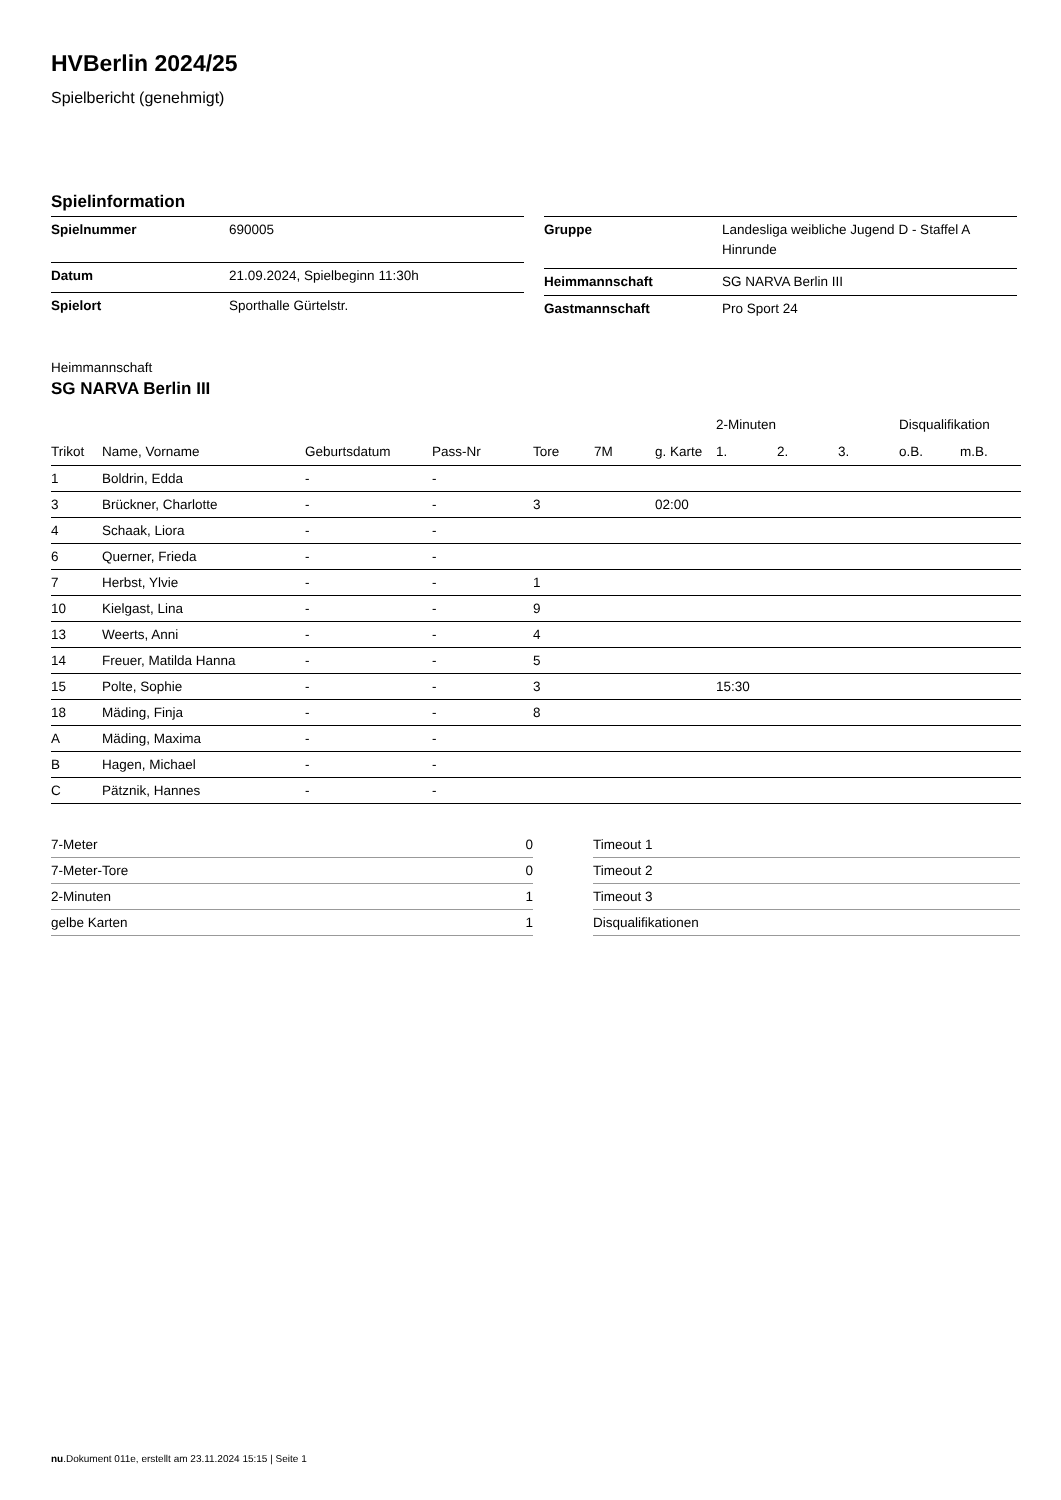HVBerlin 2024/25
Spielbericht (genehmigt)
Spielinformation
| Spielnummer | 690005 |
| Datum | 21.09.2024, Spielbeginn 11:30h |
| Spielort | Sporthalle Gürtelstr. |
| Gruppe | Landesliga weibliche Jugend D - Staffel A Hinrunde |
| Heimmannschaft | SG NARVA Berlin III |
| Gastmannschaft | Pro Sport 24 |
Heimmannschaft
SG NARVA Berlin III
| | | | | | | | 2-Minuten | | | Disqualifikation | |
| --- | --- | --- | --- | --- | --- | --- | --- | --- | --- | --- | --- |
| Trikot | Name, Vorname | Geburtsdatum | Pass-Nr | Tore | 7M | g. Karte | 1. | 2. | 3. | o.B. | m.B. |
| 1 | Boldrin, Edda | - | - | | | | | | | | |
| 3 | Brückner, Charlotte | - | - | 3 | | 02:00 | | | | | |
| 4 | Schaak, Liora | - | - | | | | | | | | |
| 6 | Querner, Frieda | - | - | | | | | | | | |
| 7 | Herbst, Ylvie | - | - | 1 | | | | | | | |
| 10 | Kielgast, Lina | - | - | 9 | | | | | | | |
| 13 | Weerts, Anni | - | - | 4 | | | | | | | |
| 14 | Freuer, Matilda Hanna | - | - | 5 | | | | | | | |
| 15 | Polte, Sophie | - | - | 3 | | | 15:30 | | | | |
| 18 | Mäding, Finja | - | - | 8 | | | | | | | |
| A | Mäding, Maxima | - | - | | | | | | | | |
| B | Hagen, Michael | - | - | | | | | | | | |
| C | Pätznik, Hannes | - | - | | | | | | | | |
| 7-Meter | 0 |
| 7-Meter-Tore | 0 |
| 2-Minuten | 1 |
| gelbe Karten | 1 |
| Timeout 1 |
| Timeout 2 |
| Timeout 3 |
| Disqualifikationen |
nu.Dokument 011e, erstellt am 23.11.2024 15:15 | Seite 1